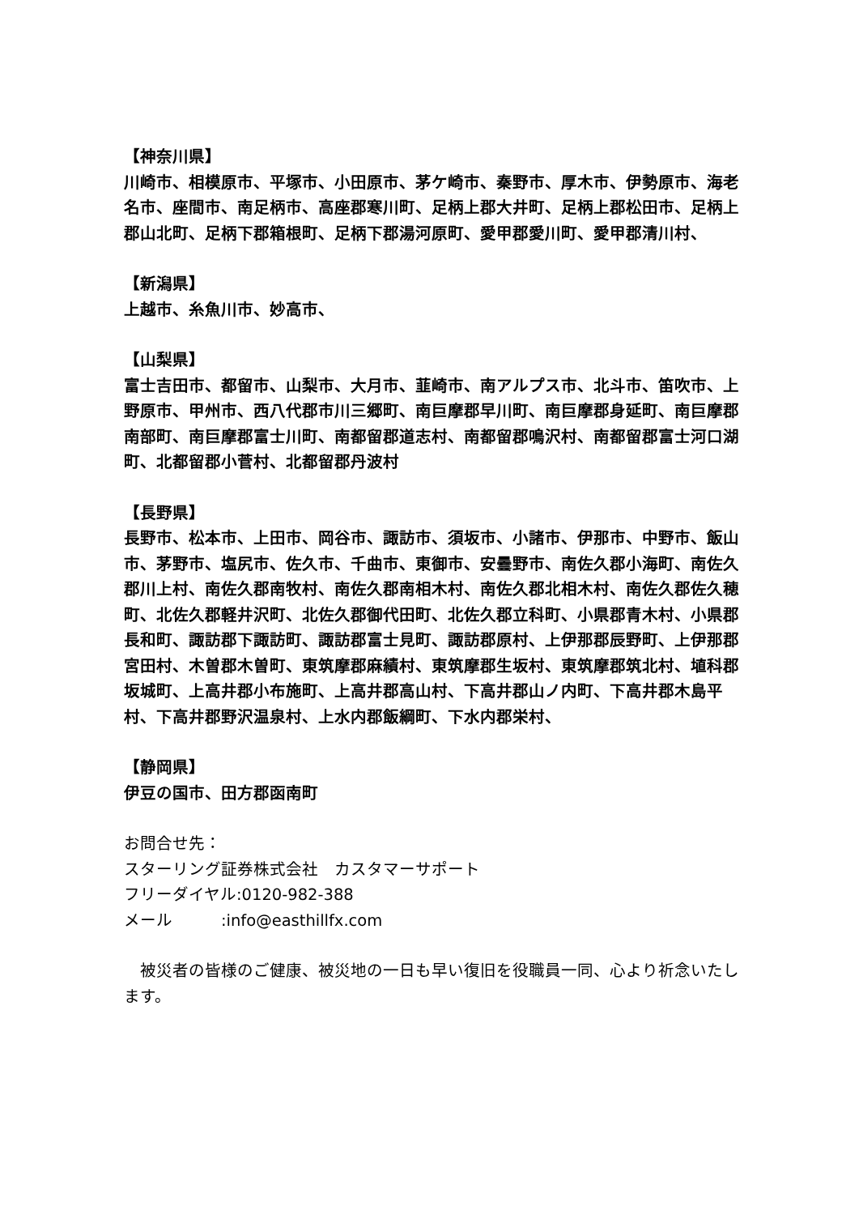【神奈川県】
川崎市、相模原市、平塚市、小田原市、茅ケ崎市、秦野市、厚木市、伊勢原市、海老名市、座間市、南足柄市、高座郡寒川町、足柄上郡大井町、足柄上郡松田市、足柄上郡山北町、足柄下郡箱根町、足柄下郡湯河原町、愛甲郡愛川町、愛甲郡清川村、
【新潟県】
上越市、糸魚川市、妙高市、
【山梨県】
富士吉田市、都留市、山梨市、大月市、韮崎市、南アルプス市、北斗市、笛吹市、上野原市、甲州市、西八代郡市川三郷町、南巨摩郡早川町、南巨摩郡身延町、南巨摩郡南部町、南巨摩郡富士川町、南都留郡道志村、南都留郡鳴沢村、南都留郡富士河口湖町、北都留郡小菅村、北都留郡丹波村
【長野県】
長野市、松本市、上田市、岡谷市、諏訪市、須坂市、小諸市、伊那市、中野市、飯山市、茅野市、塩尻市、佐久市、千曲市、東御市、安曇野市、南佐久郡小海町、南佐久郡川上村、南佐久郡南牧村、南佐久郡南相木村、南佐久郡北相木村、南佐久郡佐久穂町、北佐久郡軽井沢町、北佐久郡御代田町、北佐久郡立科町、小県郡青木村、小県郡長和町、諏訪郡下諏訪町、諏訪郡富士見町、諏訪郡原村、上伊那郡辰野町、上伊那郡宮田村、木曽郡木曽町、東筑摩郡麻績村、東筑摩郡生坂村、東筑摩郡筑北村、埴科郡坂城町、上高井郡小布施町、上高井郡高山村、下高井郡山ノ内町、下高井郡木島平村、下高井郡野沢温泉村、上水内郡飯綱町、下水内郡栄村、
【静岡県】
伊豆の国市、田方郡函南町
お問合せ先：
スターリング証券株式会社　カスタマーサポート
フリーダイヤル:0120-982-388
メール　　　:info@easthillfx.com
　被災者の皆様のご健康、被災地の一日も早い復旧を役職員一同、心より祈念いたします。